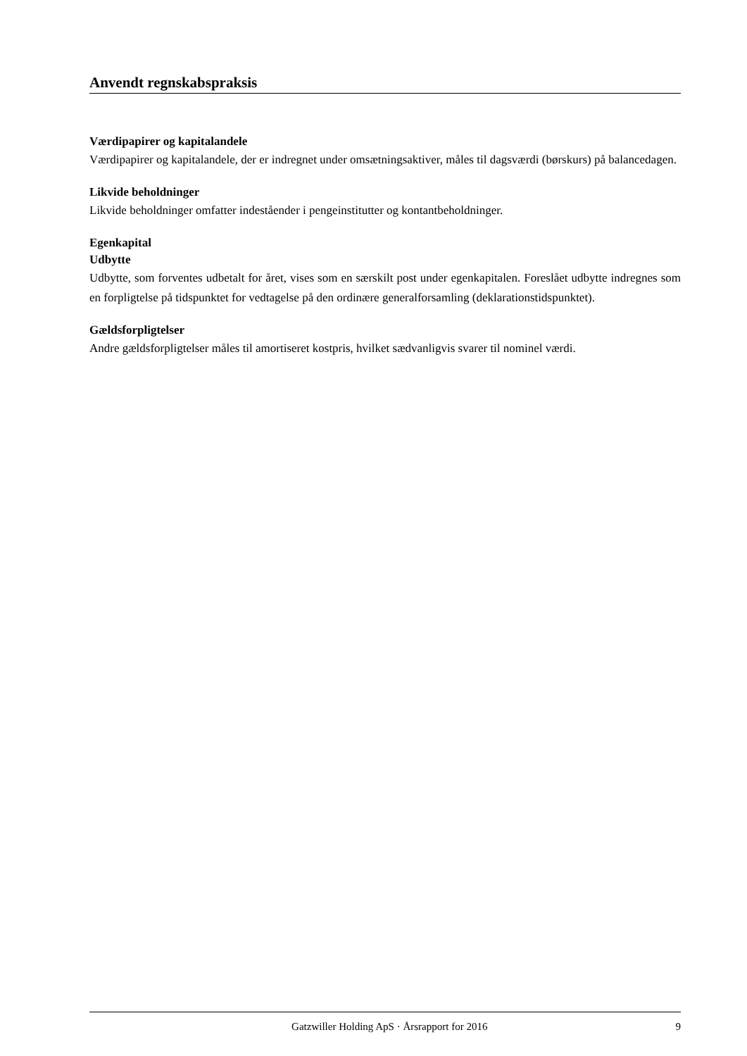Anvendt regnskabspraksis
Værdipapirer og kapitalandele
Værdipapirer og kapitalandele, der er indregnet under omsætningsaktiver, måles til dagsværdi (børskurs) på balancedagen.
Likvide beholdninger
Likvide beholdninger omfatter indeståender i pengeinstitutter og kontantbeholdninger.
Egenkapital
Udbytte
Udbytte, som forventes udbetalt for året, vises som en særskilt post under egenkapitalen. Foreslået udbytte indregnes som en forpligtelse på tidspunktet for vedtagelse på den ordinære generalforsamling (deklarationstidspunktet).
Gældsforpligtelser
Andre gældsforpligtelser måles til amortiseret kostpris, hvilket sædvanligvis svarer til nominel værdi.
Gatzwiller Holding ApS · Årsrapport for 2016 9